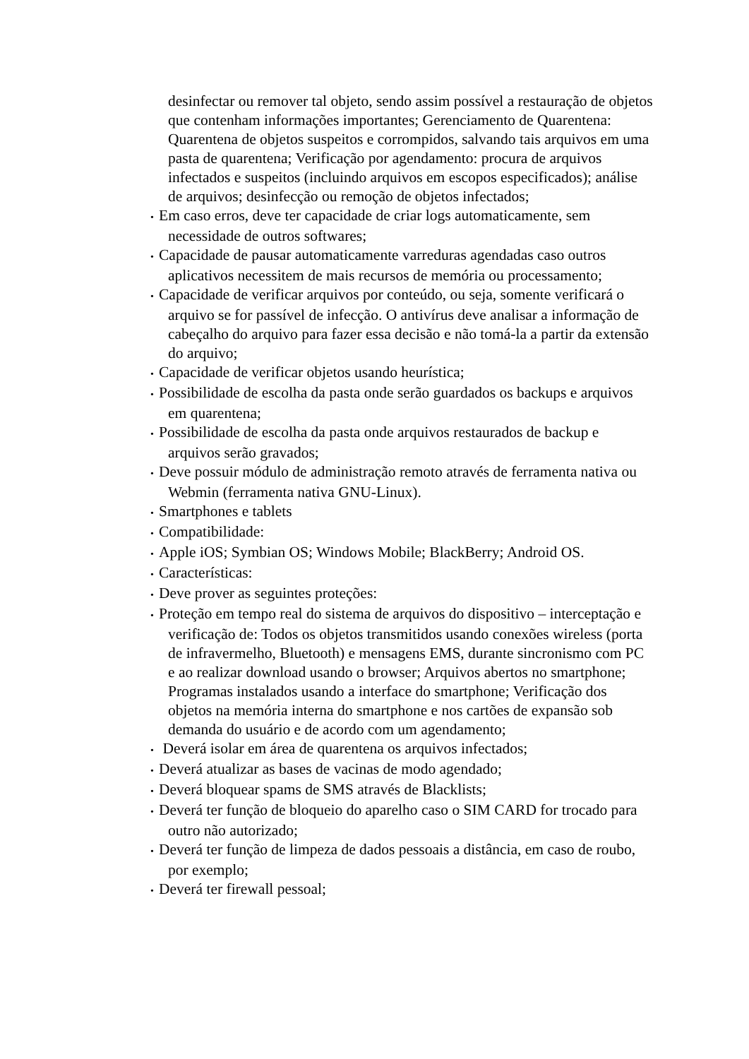desinfectar ou remover tal objeto, sendo assim possível a restauração de objetos que contenham informações importantes; Gerenciamento de Quarentena: Quarentena de objetos suspeitos e corrompidos, salvando tais arquivos em uma pasta de quarentena; Verificação por agendamento: procura de arquivos infectados e suspeitos (incluindo arquivos em escopos especificados); análise de arquivos; desinfecção ou remoção de objetos infectados;
• Em caso erros, deve ter capacidade de criar logs automaticamente, sem necessidade de outros softwares;
• Capacidade de pausar automaticamente varreduras agendadas caso outros aplicativos necessitem de mais recursos de memória ou processamento;
• Capacidade de verificar arquivos por conteúdo, ou seja, somente verificará o arquivo se for passível de infecção. O antivírus deve analisar a informação de cabeçalho do arquivo para fazer essa decisão e não tomá-la a partir da extensão do arquivo;
• Capacidade de verificar objetos usando heurística;
• Possibilidade de escolha da pasta onde serão guardados os backups e arquivos em quarentena;
• Possibilidade de escolha da pasta onde arquivos restaurados de backup e arquivos serão gravados;
• Deve possuir módulo de administração remoto através de ferramenta nativa ou Webmin (ferramenta nativa GNU-Linux).
• Smartphones e tablets
• Compatibilidade:
• Apple iOS; Symbian OS; Windows Mobile; BlackBerry; Android OS.
• Características:
• Deve prover as seguintes proteções:
• Proteção em tempo real do sistema de arquivos do dispositivo – interceptação e verificação de: Todos os objetos transmitidos usando conexões wireless (porta de infravermelho, Bluetooth) e mensagens EMS, durante sincronismo com PC e ao realizar download usando o browser; Arquivos abertos no smartphone; Programas instalados usando a interface do smartphone; Verificação dos objetos na memória interna do smartphone e nos cartões de expansão sob demanda do usuário e de acordo com um agendamento;
• Deverá isolar em área de quarentena os arquivos infectados;
• Deverá atualizar as bases de vacinas de modo agendado;
• Deverá bloquear spams de SMS através de Blacklists;
• Deverá ter função de bloqueio do aparelho caso o SIM CARD for trocado para outro não autorizado;
• Deverá ter função de limpeza de dados pessoais a distância, em caso de roubo, por exemplo;
• Deverá ter firewall pessoal;